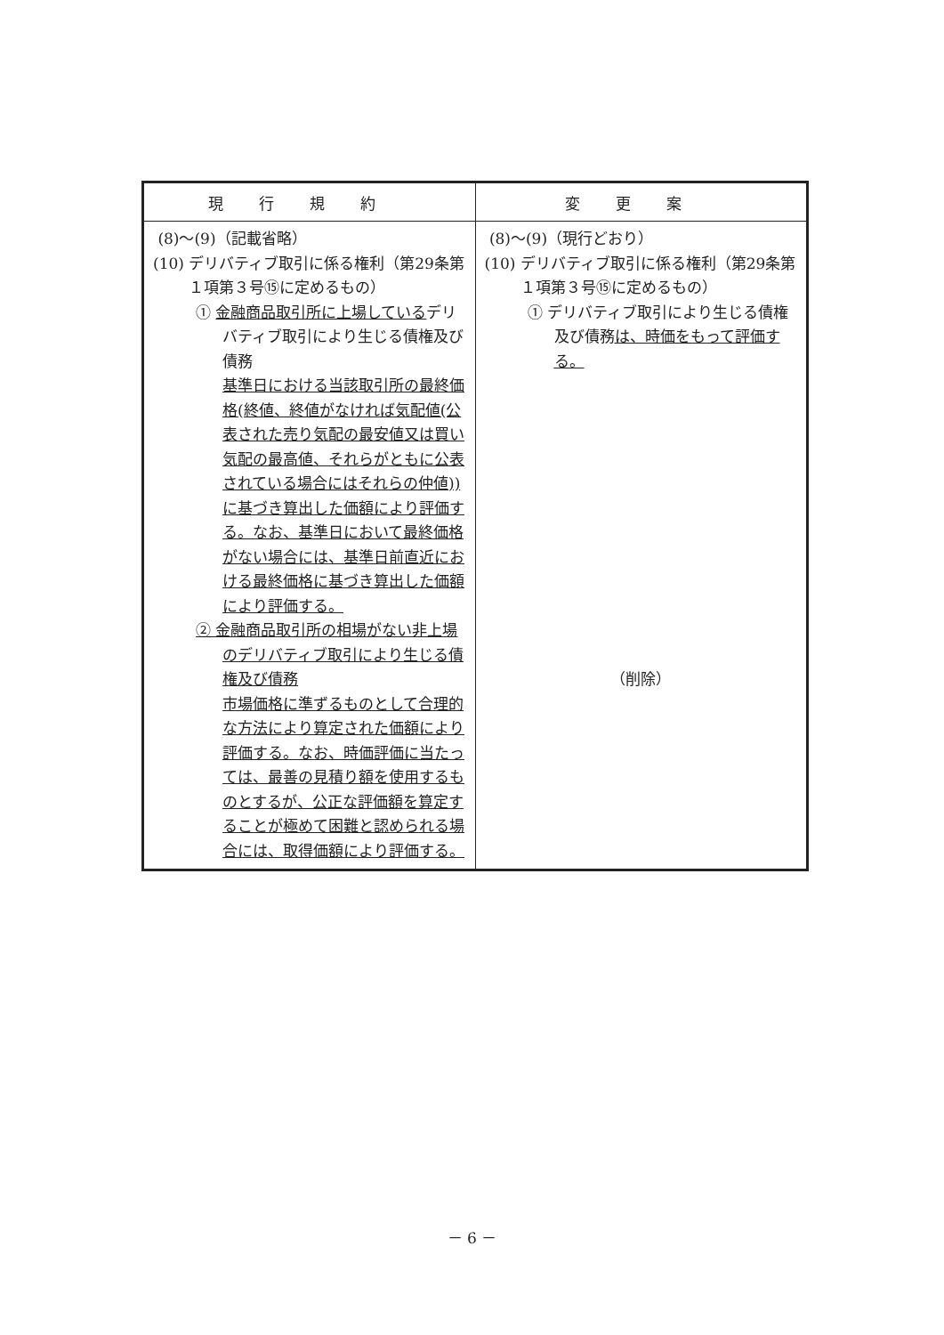| 現行規約 | 変更案 |
| --- | --- |
| (8)～(9)（記載省略） (10) デリバティブ取引に係る権利（第29条第１項第３号⑮に定めるもの） ① 金融商品取引所に上場している デリバティブ取引により生じる債権及び債務 基準日における当該取引所の最終価格(終値、終値がなければ気配値(公表された売り気配の最安値又は買い気配の最高値、それらがともに公表されている場合にはそれらの仲値))に基づき算出した価額により評価する。なお、基準日において最終価格がない場合には、基準日前直近における最終価格に基づき算出した価額により評価する。 ② 金融商品取引所の相場がない非上場のデリバティブ取引により生じる債権及び債務 市場価格に準ずるものとして合理的な方法により算定された価額により評価する。なお、時価評価に当たっては、最善の見積り額を使用するものとするが、公正な評価額を算定することが極めて困難と認められる場合には、取得価額により評価する。 | (8)～(9)（現行どおり） (10) デリバティブ取引に係る権利（第29条第１項第３号⑮に定めるもの） ① デリバティブ取引により生じる債権及び債務 は、時価をもって評価する。 （削除） |
－ 6 －